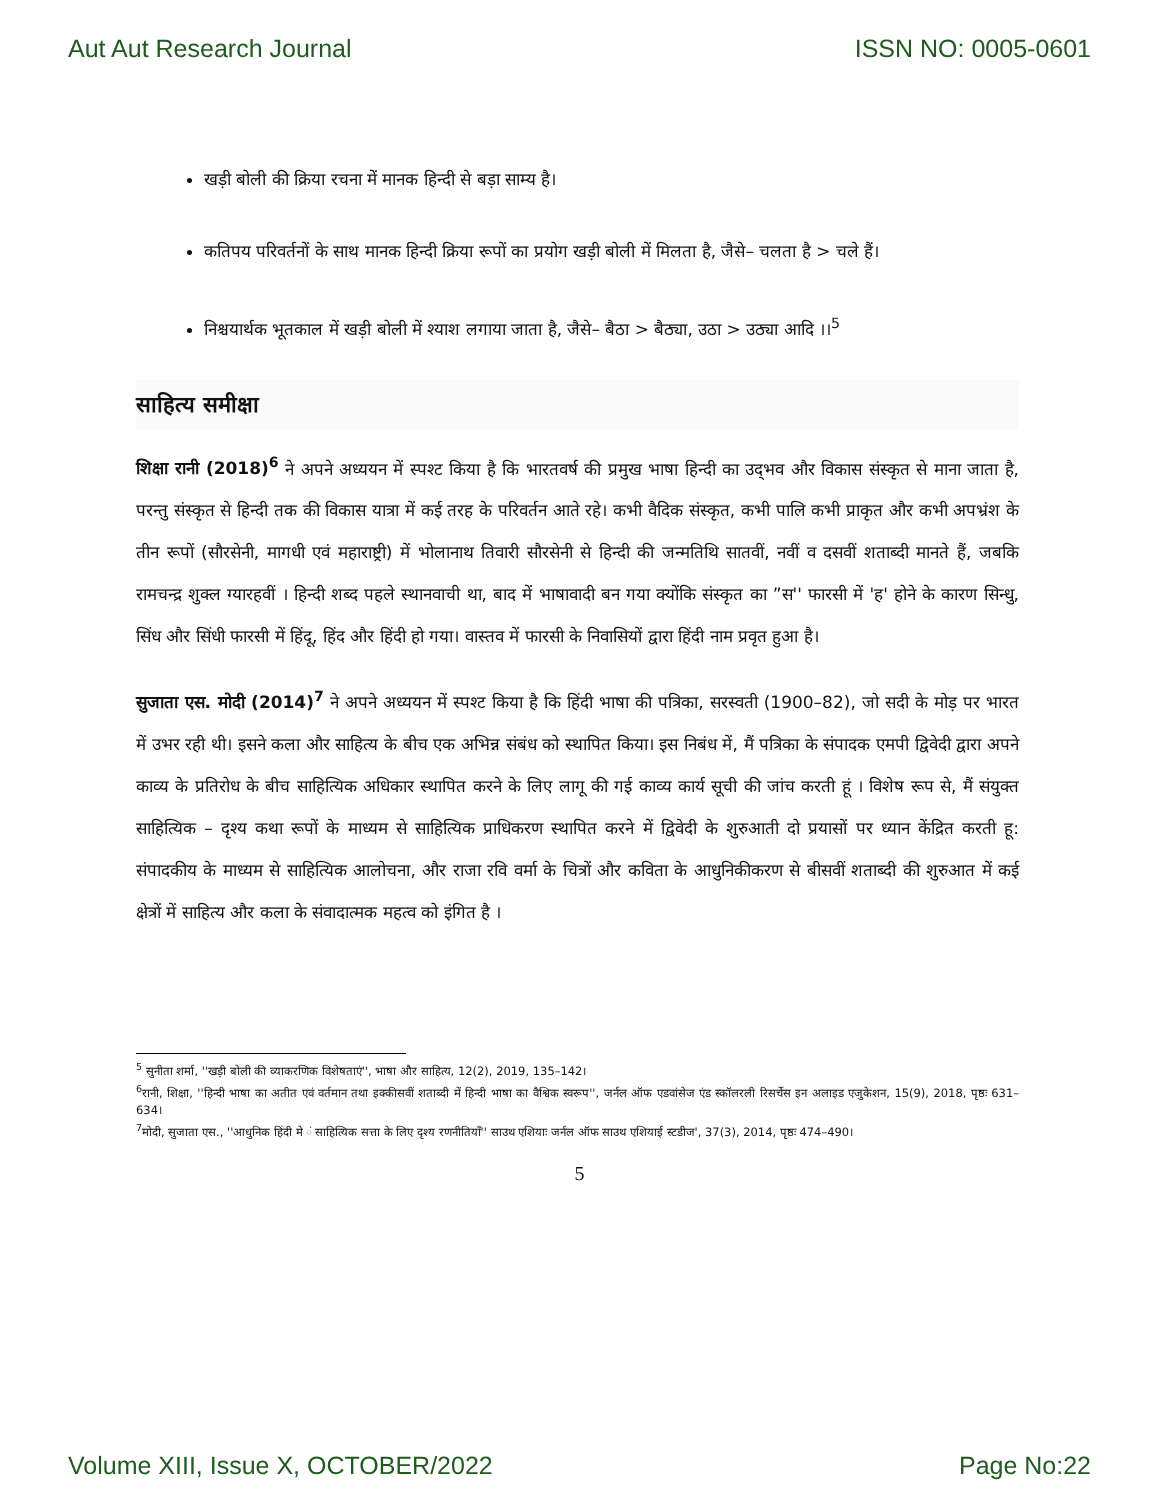Aut Aut Research Journal ISSN NO: 0005-0601
खड़ी बोली की क्रिया रचना में मानक हिन्दी से बड़ा साम्य है।
कतिपय परिवर्तनों के साथ मानक हिन्दी क्रिया रूपों का प्रयोग खड़ी बोली में मिलता है, जैसे– चलता है > चले हैं।
निश्चयार्थक भूतकाल में खड़ी बोली में श्याश लगाया जाता है, जैसे– बैठा > बैठ्या, उठा > उठ्या आदि ।।<sup>5</sup>
साहित्य समीक्षा
शिक्षा रानी (2018)<sup>6</sup> ने अपने अध्ययन में स्पश्ट किया है कि भारतवर्ष की प्रमुख भाषा हिन्दी का उद्‌भव और विकास संस्कृत से माना जाता है, परन्तु संस्कृत से हिन्दी तक की विकास यात्रा में कई तरह के परिवर्तन आते रहे। कभी वैदिक संस्कृत, कभी पालि कभी प्राकृत और कभी अपभ्रंश के तीन रूपों (सौरसेनी, मागधी एवं महाराष्ट्री) में भोलानाथ तिवारी सौरसेनी से हिन्दी की जन्मतिथि सातवीं, नवीं व दसवीं शताब्दी मानते हैं, जबकि रामचन्द्र शुक्ल ग्यारहवीं । हिन्दी शब्द पहले स्थानवाची था, बाद में भाषावादी बन गया क्योंकि संस्कृत का ”स'' फारसी में 'ह' होने के कारण सिन्धु, सिंध और सिंधी फारसी में हिंदू, हिंद और हिंदी हो गया। वास्तव में फारसी के निवासियों द्वारा हिंदी नाम प्रवृत हुआ है।
सुजाता एस. मोदी (2014)<sup>7</sup> ने अपने अध्ययन में स्पश्ट किया है कि हिंदी भाषा की पत्रिका, सरस्वती (1900–82), जो सदी के मोड़ पर भारत में उभर रही थी। इसने कला और साहित्य के बीच एक अभिन्न संबंध को स्थापित किया। इस निबंध में, मैं पत्रिका के संपादक एमपी द्विवेदी द्वारा अपने काव्य के प्रतिरोध के बीच साहित्यिक अधिकार स्थापित करने के लिए लागू की गई काव्य कार्य सूची की जांच करती हूं । विशेष रूप से, मैं संयुक्त साहित्यिक – दृश्य कथा रूपों के माध्यम से साहित्यिक प्राधिकरण स्थापित करने में द्विवेदी के शुरुआती दो प्रयासों पर ध्यान केंद्रित करती हू: संपादकीय के माध्यम से साहित्यिक आलोचना, और राजा रवि वर्मा के चित्रों और कविता के आधुनिकीकरण से बीसवीं शताब्दी की शुरुआत में कई क्षेत्रों में साहित्य और कला के संवादात्मक महत्व को इंगित है ।
<sup>5</sup> सुनीता शर्मा, ''खड़ी बोली की व्याकरणिक विशेषताएं'', भाषा और साहित्य, 12(2), 2019, 135–142।
<sup>6</sup> रानी, शिक्षा, ''हिन्दी भाषा का अतीत एवं वर्तमान तथा इक्कीसवीं शताब्दी में हिन्दी भाषा का वैश्विक स्वरूप'', जर्नल ऑफ एडवांसेज एंड स्कॉलरली रिसर्चेस इन अलाइड एजुकेशन, 15(9), 2018, पृष्ठः 631–634।
<sup>7</sup> मोदी, सुजाता एस., ''आधुनिक हिंदी मे ं साहित्यिक सत्ता के लिए दृश्य रणनीतियाँ'' साउथ एशियाः जर्नल ऑफ साउथ एशियाई स्टडीज', 37(3), 2014, पृष्ठः 474–490।
5
Volume XIII, Issue X, OCTOBER/2022 Page No:22